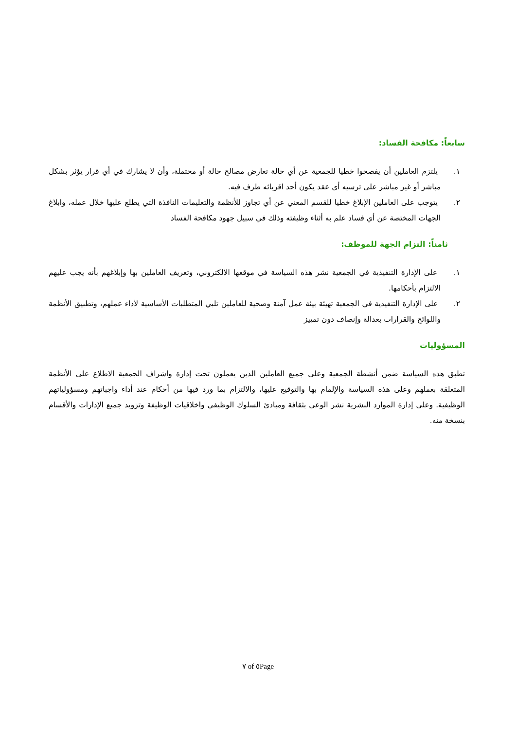سابعاً: مكافحة الفساد:
١. يلتزم العاملين أن يفصحوا خطيا للجمعية عن أي حالة تعارض مصالح حالة أو محتملة، وأن لا يشارك في أي قرار يؤثر بشكل مباشر أو غير مباشر على ترسيه أي عقد يكون أحد اقربائه طرف فيه.
٢. يتوجب على العاملين الإبلاغ خطيا للقسم المعني عن أي تجاوز للأنظمة والتعليمات النافذة التي يطلع عليها خلال عمله، وابلاغ الجهات المختصة عن أي فساد علم به أثناء وظيفته وذلك في سبيل جهود مكافحة الفساد
ثامناً: التزام الجهة للموظف:
١. على الإدارة التنفيذية في الجمعية نشر هذه السياسة في موقعها الالكتروني، وتعريف العاملين بها وإبلاغهم بأنه يجب عليهم الالتزام بأحكامها.
٢. على الإدارة التنفيذية في الجمعية تهيئة بيئة عمل آمنة وصحية للعاملين تلبي المتطلبات الأساسية لأداء عملهم، وتطبيق الأنظمة واللوائح والقرارات بعدالة وإنصاف دون تمييز
المسؤوليات
تطبق هذه السياسة ضمن أنشطة الجمعية وعلى جميع العاملين الذين يعملون تحت إدارة واشراف الجمعية الاطلاع على الأنظمة المتعلقة بعملهم وعلى هذه السياسة والإلمام بها والتوقيع عليها، والالتزام بما ورد فيها من أحكام عند أداء واجباتهم ومسؤولياتهم الوظيفية. وعلى إدارة الموارد البشرية نشر الوعي بثقافة ومبادئ السلوك الوظيفي واخلاقيات الوظيفة وتزويد جميع الإدارات والأقسام بنسخة منه.
٧ of ٥Page